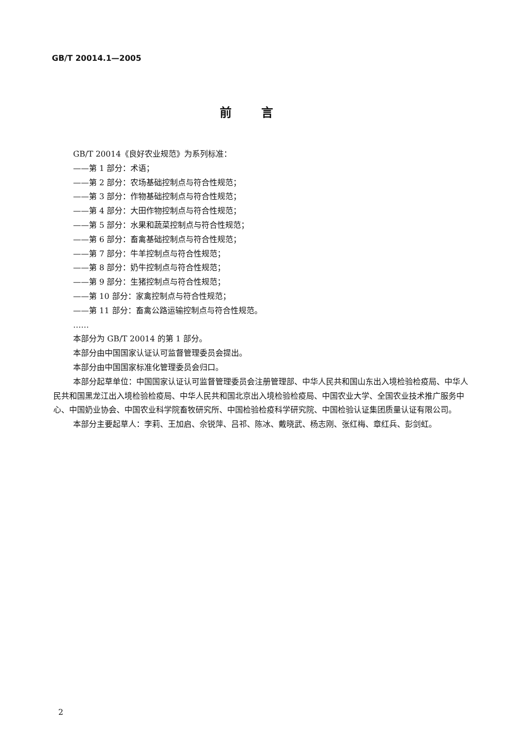GB/T 20014.1—2005
前言
GB/T 20014《良好农业规范》为系列标准：
——第 1 部分：术语；
——第 2 部分：农场基础控制点与符合性规范；
——第 3 部分：作物基础控制点与符合性规范；
——第 4 部分：大田作物控制点与符合性规范；
——第 5 部分：水果和蔬菜控制点与符合性规范；
——第 6 部分：畜禽基础控制点与符合性规范；
——第 7 部分：牛羊控制点与符合性规范；
——第 8 部分：奶牛控制点与符合性规范；
——第 9 部分：生猪控制点与符合性规范；
——第 10 部分：家禽控制点与符合性规范；
——第 11 部分：畜禽公路运输控制点与符合性规范。
……
本部分为 GB/T 20014 的第 1 部分。
本部分由中国国家认证认可监督管理委员会提出。
本部分由中国国家标准化管理委员会归口。
本部分起草单位：中国国家认证认可监督管理委员会注册管理部、中华人民共和国山东出入境检验检疫局、中华人民共和国黑龙江出入境检验检疫局、中华人民共和国北京出入境检验检疫局、中国农业大学、全国农业技术推广服务中心、中国奶业协会、中国农业科学院畜牧研究所、中国检验检疫科学研究院、中国检验认证集团质量认证有限公司。
本部分主要起草人：李莉、王加启、佘锐萍、吕祁、陈冰、戴晓武、杨志刚、张红梅、章红兵、彭剑虹。
2